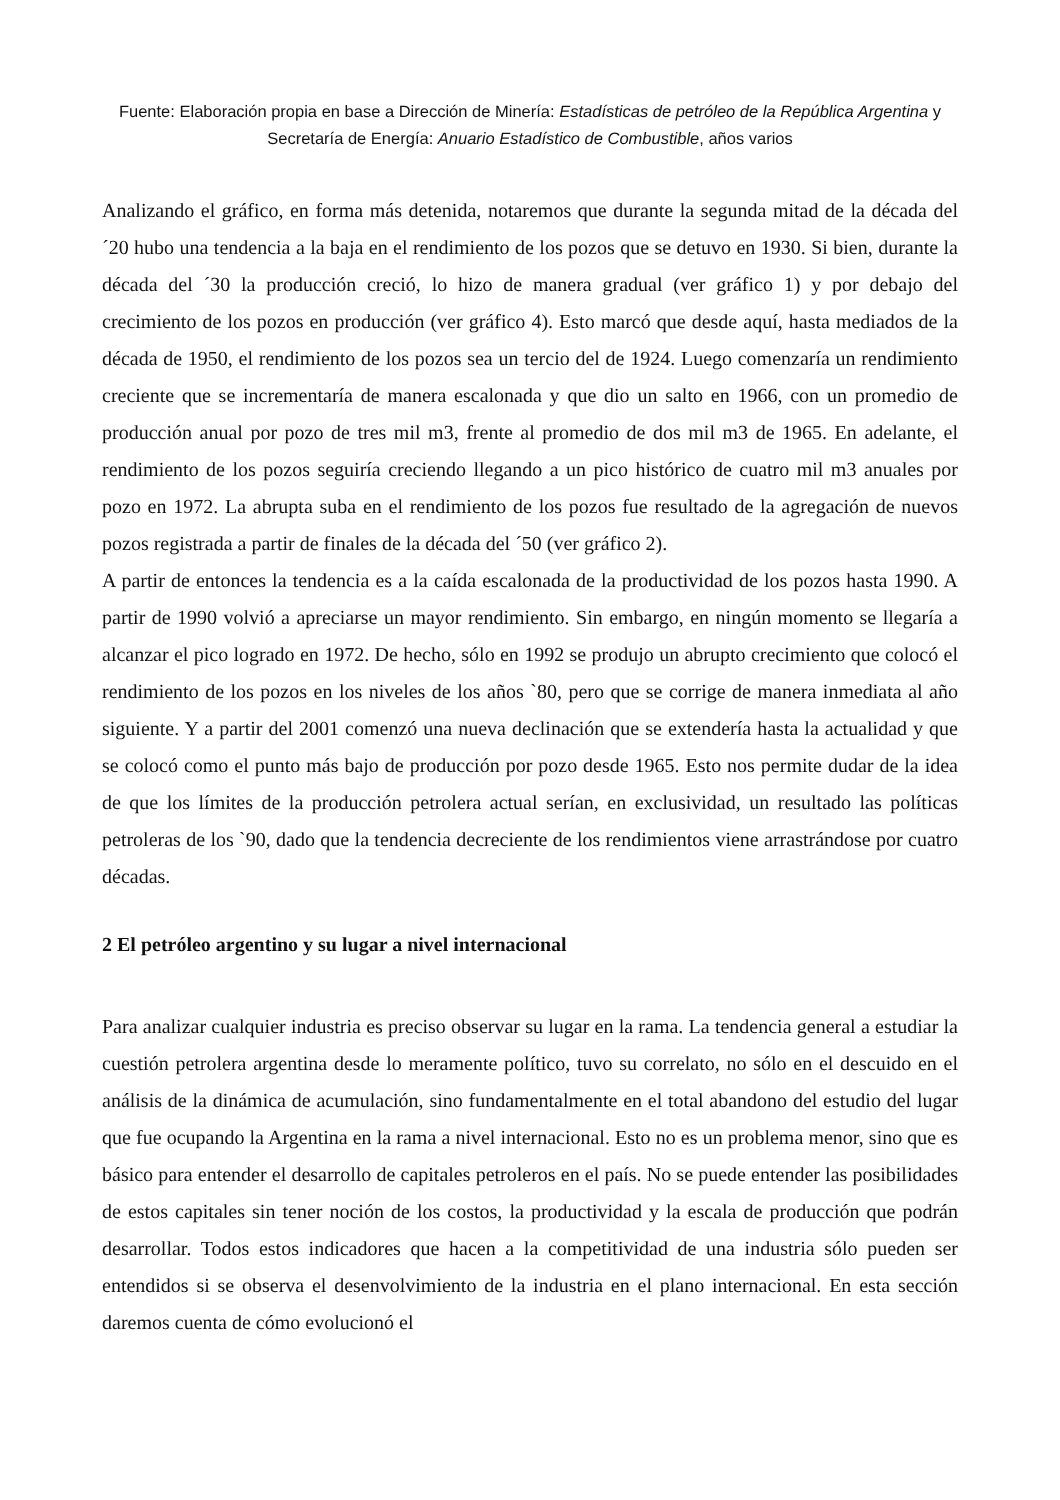Fuente: Elaboración propia en base a Dirección de Minería: Estadísticas de petróleo de la República Argentina y Secretaría de Energía: Anuario Estadístico de Combustible, años varios
Analizando el gráfico, en forma más detenida, notaremos que durante la segunda mitad de la década del ´20 hubo una tendencia a la baja en el rendimiento de los pozos que se detuvo en 1930. Si bien, durante la década del ´30 la producción creció, lo hizo de manera gradual (ver gráfico 1) y por debajo del crecimiento de los pozos en producción (ver gráfico 4). Esto marcó que desde aquí, hasta mediados de la década de 1950, el rendimiento de los pozos sea un tercio del de 1924. Luego comenzaría un rendimiento creciente que se incrementaría de manera escalonada y que dio un salto en 1966, con un promedio de producción anual por pozo de tres mil m3, frente al promedio de dos mil m3 de 1965. En adelante, el rendimiento de los pozos seguiría creciendo llegando a un pico histórico de cuatro mil m3 anuales por pozo en 1972. La abrupta suba en el rendimiento de los pozos fue resultado de la agregación de nuevos pozos registrada a partir de finales de la década del ´50 (ver gráfico 2).
A partir de entonces la tendencia es a la caída escalonada de la productividad de los pozos hasta 1990. A partir de 1990 volvió a apreciarse un mayor rendimiento. Sin embargo, en ningún momento se llegaría a alcanzar el pico logrado en 1972. De hecho, sólo en 1992 se produjo un abrupto crecimiento que colocó el rendimiento de los pozos en los niveles de los años `80, pero que se corrige de manera inmediata al año siguiente. Y a partir del 2001 comenzó una nueva declinación que se extendería hasta la actualidad y que se colocó como el punto más bajo de producción por pozo desde 1965. Esto nos permite dudar de la idea de que los límites de la producción petrolera actual serían, en exclusividad, un resultado las políticas petroleras de los `90, dado que la tendencia decreciente de los rendimientos viene arrastrándose por cuatro décadas.
2 El petróleo argentino y su lugar a nivel internacional
Para analizar cualquier industria es preciso observar su lugar en la rama. La tendencia general a estudiar la cuestión petrolera argentina desde lo meramente político, tuvo su correlato, no sólo en el descuido en el análisis de la dinámica de acumulación, sino fundamentalmente en el total abandono del estudio del lugar que fue ocupando la Argentina en la rama a nivel internacional. Esto no es un problema menor, sino que es básico para entender el desarrollo de capitales petroleros en el país. No se puede entender las posibilidades de estos capitales sin tener noción de los costos, la productividad y la escala de producción que podrán desarrollar. Todos estos indicadores que hacen a la competitividad de una industria sólo pueden ser entendidos si se observa el desenvolvimiento de la industria en el plano internacional. En esta sección daremos cuenta de cómo evolucionó el